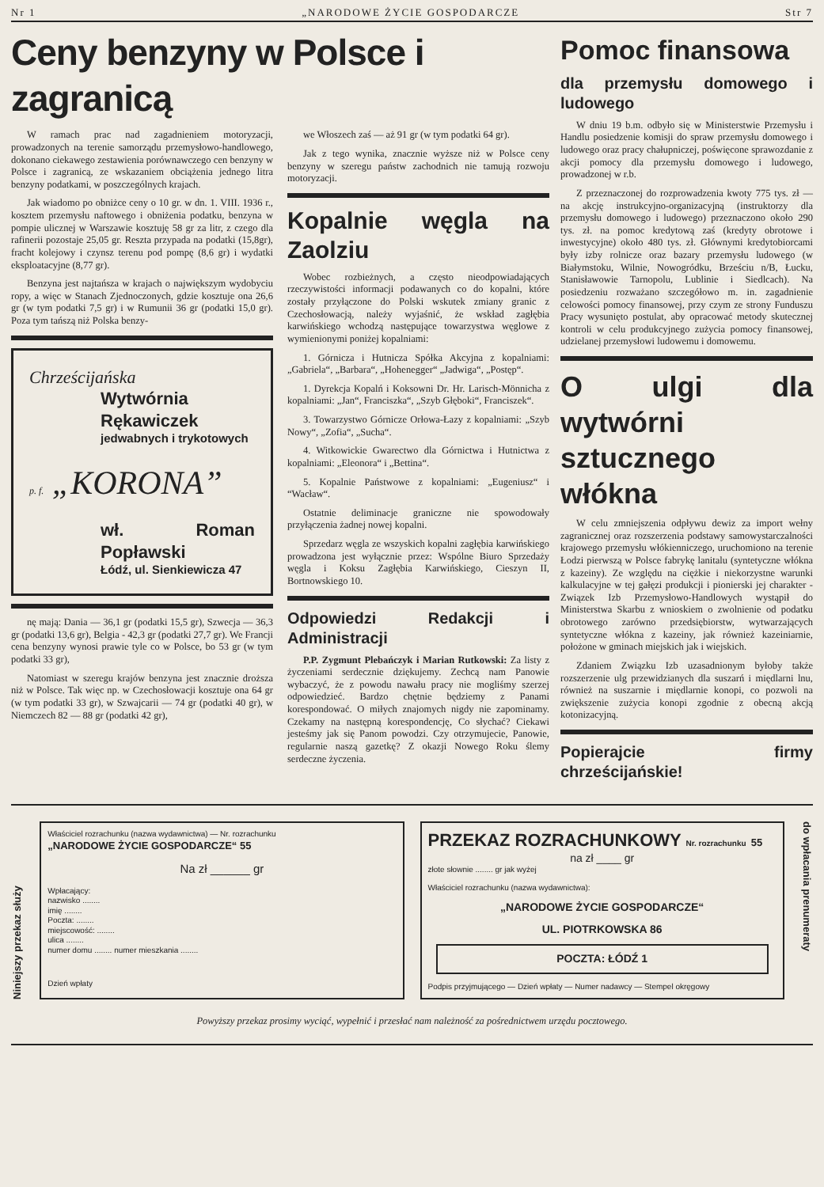Nr 1 „NARODOWE ŻYCIE GOSPODARCZE Str 7
Ceny benzyny w Polsce i zagranicą
W ramach prac nad zagadnieniem motoryzacji, prowadzonych na terenie samorządu przemysłowo-handlowego, dokonano ciekawego zestawienia porównawczego cen benzyny w Polsce i zagranicą, ze wskazaniem obciążenia jednego litra benzyny podatkami, w poszczególnych krajach.
Jak wiadomo po obniżce ceny o 10 gr. w dn. 1. VIII. 1936 r., kosztem przemysłu naftowego i obniżenia podatku, benzyna w pompie ulicznej w Warszawie kosztuję 58 gr za litr, z czego dla rafinerii pozostaje 25,05 gr. Reszta przypada na podatki (15,8gr), fracht kolejowy i czynsz terenu pod pompę (8,6 gr) i wydatki eksploatacyjne (8,77 gr).
Benzyna jest najtańsza w krajach o największym wydobyciu ropy, a więc w Stanach Zjednoczonych, gdzie kosztuje ona 26,6 gr (w tym podatki 7,5 gr) i w Rumunii 36 gr (podatki 15,0 gr). Poza tym tańszą niż Polska benzy-
Chrześcijańska
Wytwórnia Rękawiczek
jedwabnych i trykotowych
p. f. „KORONA”
wł. Roman Popławski
Łódź, ul. Sienkiewicza 47
nę mają: Dania — 36,1 gr (podatki 15,5 gr), Szwecja — 36,3 gr (podatki 13,6 gr), Belgia - 42,3 gr (podatki 27,7 gr). We Francji cena benzyny wynosi prawie tyle co w Polsce, bo 53 gr (w tym podatki 33 gr),
Natomiast w szeregu krajów benzyna jest znacznie droższa niż w Polsce. Tak więc np. w Czechosłowacji kosztuje ona 64 gr (w tym podatki 33 gr), w Szwajcarii — 74 gr (podatki 40 gr), w Niemczech 82 — 88 gr (podatki 42 gr),
we Włoszech zaś — aż 91 gr (w tym podatki 64 gr).
Jak z tego wynika, znacznie wyższe niż w Polsce ceny benzyny w szeregu państw zachodnich nie tamują rozwoju motoryzacji.
Kopalnie węgla na Zaolziu
Wobec rozbieżnych, a często nieodpowiadających rzeczywistości informacji podawanych co do kopalni, które zostały przyłączone do Polski wskutek zmiany granic z Czechosłowacją, należy wyjaśnić, że wskład zagłębia karwińskiego wchodzą następujące towarzystwa węglowe z wymienionymi poniżej kopalniami:
1. Górnicza i Hutnicza Spółka Akcyjna z kopalniami: „Gabriela“, „Barbara“, „Hohenegger“ „Jadwiga“, „Postęp“.
1. Dyrekcja Kopalń i Koksowni Dr. Hr. Larisch-Mönnicha z kopalniami: „Jan“, Franciszka“, „Szyb Głęboki“, Franciszek“.
3. Towarzystwo Górnicze Orłowa-Łazy z kopalniami: „Szyb Nowy“, „Zofia“, „Sucha“.
4. Witkowickie Gwarectwo dla Górnictwa i Hutnictwa z kopalniami: „Eleonora“ i „Bettina“.
5. Kopalnie Państwowe z kopalniami: „Eugeniusz“ i “Wacław“.
Ostatnie deliminacje graniczne nie spowodowały przyłączenia żadnej nowej kopalni.
Sprzedarz węgla ze wszyskich kopalni zagłębia karwińskiego prowadzona jest wyłącznie przez: Wspólne Biuro Sprzedaży węgla i Koksu Zagłębia Karwińskiego, Cieszyn II, Bortnowskiego 10.
Odpowiedzi Redakcji i Administracji
P.P. Zygmunt Plebańczyk i Marian Rutkowski: Za listy z życzeniami serdecznie dziękujemy. Zechcą nam Panowie wybaczyć, że z powodu nawału pracy nie mogliśmy szerzej odpowiedzieć. Bardzo chętnie będziemy z Panami korespondować. O miłych znajomych nigdy nie zapominamy. Czekamy na następną korespondencję, Co słychać? Ciekawi jesteśmy jak się Panom powodzi. Czy otrzymujecie, Panowie, regularnie naszą gazetkę? Z okazji Nowego Roku ślemy serdeczne życzenia.
Pomoc finansowa
dla przemysłu domowego i ludowego
W dniu 19 b.m. odbyło się w Ministerstwie Przemysłu i Handlu posiedzenie komisji do spraw przemysłu domowego i ludowego oraz pracy chałupniczej, poświęcone sprawozdanie z akcji pomocy dla przemysłu domowego i ludowego, prowadzonej w r.b.
Z przeznaczonej do rozprowadzenia kwoty 775 tys. zł — na akcję instrukcyjno-organizacyjną (instruktorzy dla przemysłu domowego i ludowego) przeznaczono około 290 tys. zł. na pomoc kredytową zaś (kredyty obrotowe i inwestycyjne) około 480 tys. zł. Głównymi kredytobiorcami były izby rolnicze oraz bazary przemysłu ludowego (w Białymstoku, Wilnie, Nowogródku, Brześciu n/B, Łucku, Stanisławowie Tarnopolu, Lublinie i Siedlcach). Na posiedzeniu rozważano szczegółowo m. in. zagadnienie celowości pomocy finansowej, przy czym ze strony Funduszu Pracy wysunięto postulat, aby opracować metody skutecznej kontroli w celu produkcyjnego zużycia pomocy finansowej, udzielanej przemysłowi ludowemu i domowemu.
O ulgi dla wytwórni sztucznego włókna
W celu zmniejszenia odpływu dewiz za import wełny zagranicznej oraz rozszerzenia podstawy samowystarczalności krajowego przemysłu włókienniczego, uruchomiono na terenie Łodzi pierwszą w Polsce fabrykę lanitalu (syntetyczne włókna z kazeiny). Ze względu na ciężkie i niekorzystne warunki kalkulacyjne w tej gałęzi produkcji i pionierski jej charakter - Związek Izb Przemysłowo-Handlowych wystąpił do Ministerstwa Skarbu z wnioskiem o zwolnienie od podatku obrotowego zarówno przedsiębiorstw, wytwarzających syntetyczne włókna z kazeiny, jak również kazeiniarnie, położone w gminach miejskich jak i wiejskich.
Zdaniem Związku Izb uzasadnionym byłoby także rozszerzenie ulg przewidzianych dla suszarń i międlarni lnu, również na suszarnie i międlarnie konopi, co pozwoli na zwiększenie zużycia konopi zgodnie z obecną akcją kotonizacyjną.
Popierajcie firmy chrześcijańskie!
Niniejszy przekaz służy
Właściciel rozrachunku (nazwa wydawnictwa) — Nr. rozrachunku
„NARODOWE ŻYCIE GOSPODARCZE“ 55
Na zł ______ gr
Wpłacający:
nazwisko ........
imię ........
Poczta: ........
miejscowość: ........
ulica ........
numer domu ........ numer mieszkania ........
Dzień wpłaty
PRZEKAZ ROZRACHUNKOWY Nr. rozrachunku 55
na zł ____ gr
złote słownie ........ gr jak wyżej
Właściciel rozrachunku (nazwa wydawnictwa):
„NARODOWE ŻYCIE GOSPODARCZE“
UL. PIOTRKOWSKA 86
POCZTA: ŁÓDŹ 1
Podpis przyjmującego — Dzień wpłaty — Numer nadawcy — Stempel okręgowy
do wpłacania prenumeraty
Powyższy przekaz prosimy wyciąć, wypełnić i przesłać nam należność za pośrednictwem urzędu pocztowego.